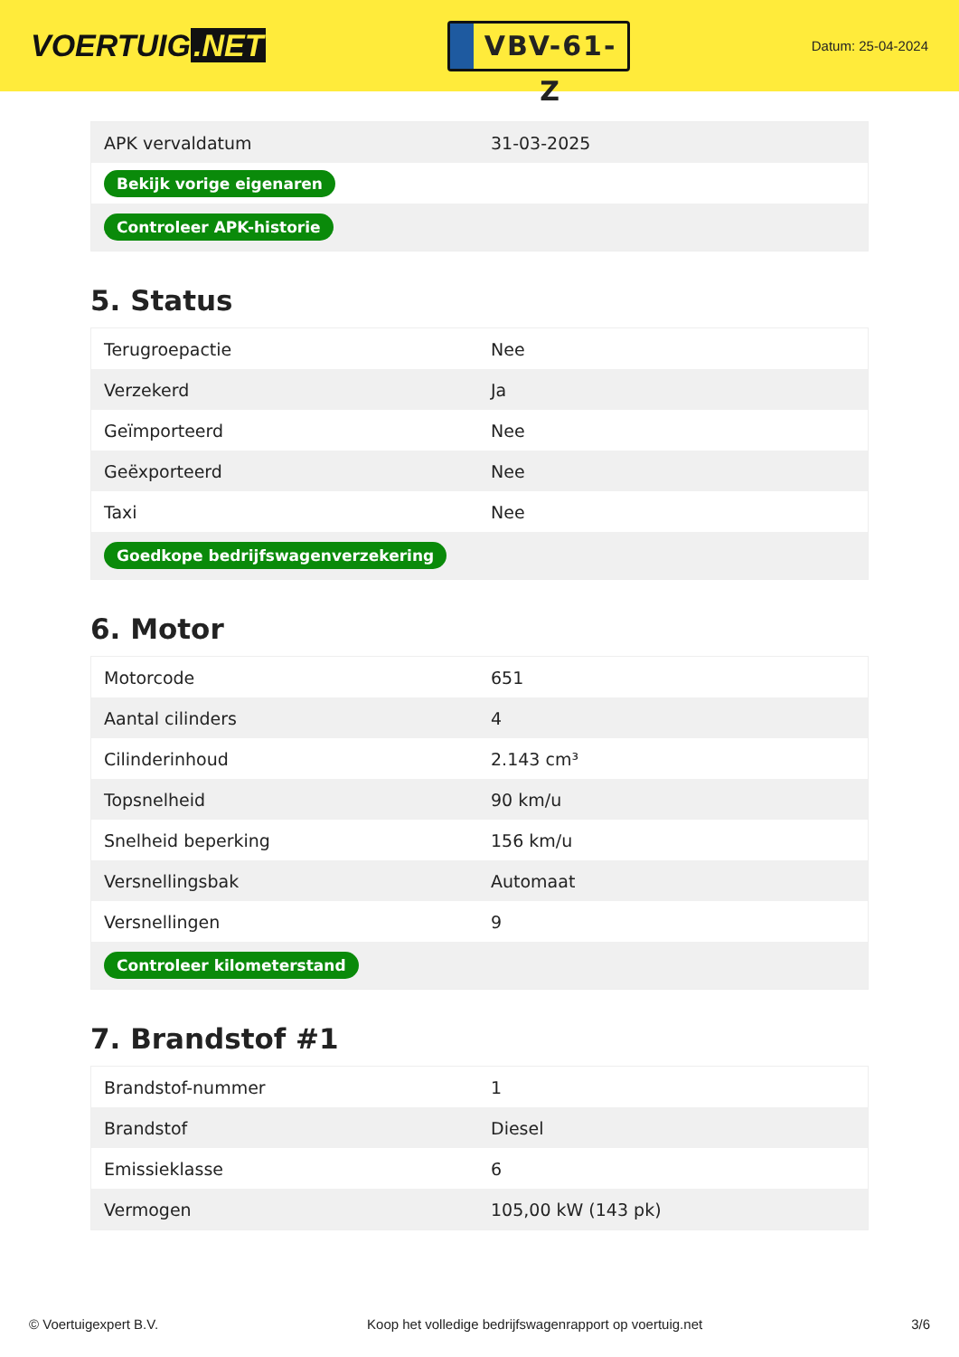VOERTUIG.NET
VBV-61-Z
Datum: 25-04-2024
| APK vervaldatum | 31-03-2025 |
| Bekijk vorige eigenaren | |
| Controleer APK-historie | |
5. Status
| Terugroepactie | Nee |
| Verzekerd | Ja |
| Geïmporteerd | Nee |
| Geëxporteerd | Nee |
| Taxi | Nee |
| Goedkope bedrijfswagenverzekering | |
6. Motor
| Motorcode | 651 |
| Aantal cilinders | 4 |
| Cilinderinhoud | 2.143 cm³ |
| Topsnelheid | 90 km/u |
| Snelheid beperking | 156 km/u |
| Versnellingsbak | Automaat |
| Versnellingen | 9 |
| Controleer kilometerstand | |
7. Brandstof #1
| Brandstof-nummer | 1 |
| Brandstof | Diesel |
| Emissieklasse | 6 |
| Vermogen | 105,00 kW (143 pk) |
© Voertuigexpert B.V. Koop het volledige bedrijfswagenrapport op voertuig.net 3/6